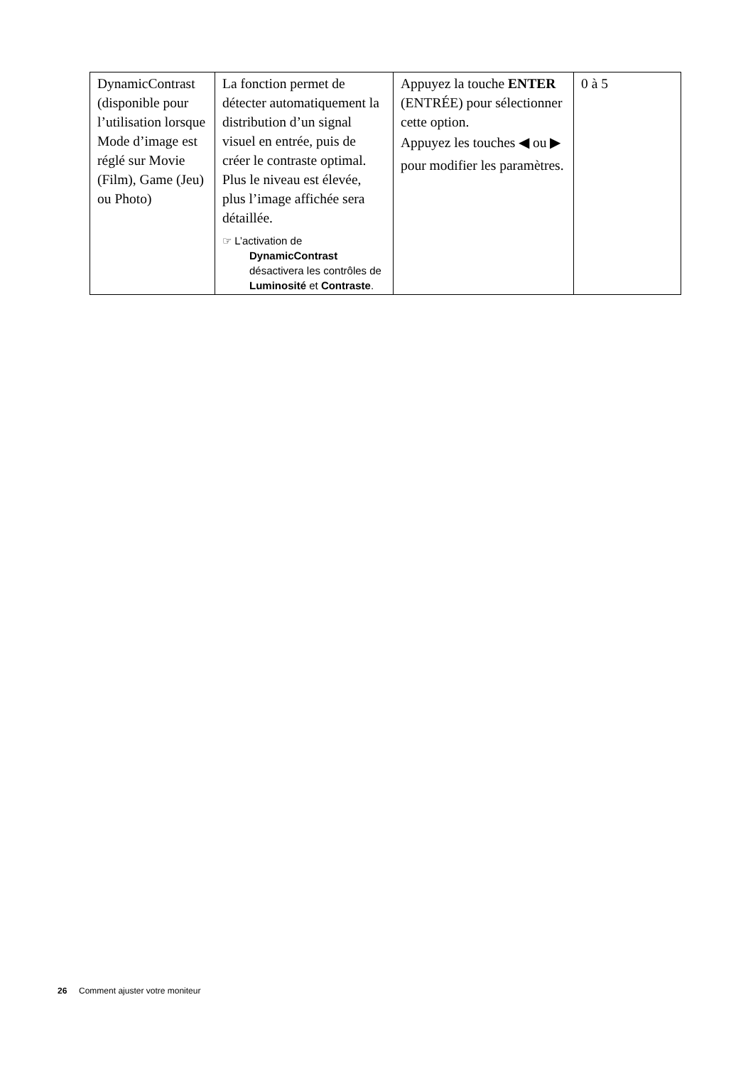| DynamicContrast (disponible pour l’utilisation lorsque Mode d’image est réglé sur Movie (Film), Game (Jeu) ou Photo) | La fonction permet de détecter automatiquement la distribution d’un signal visuel en entrée, puis de créer le contraste optimal. Plus le niveau est élevée, plus l’image affichée sera détaillée. ☞ L’activation de DynamicContrast désactivera les contrôles de Luminosité et Contraste . | Appuyez la touche ENTER (ENTRÉE) pour sélectionner cette option. Appuyez les touches ◀ ou ▶ pour modifier les paramètres. | 0 à 5 |
26 Comment ajuster votre moniteur